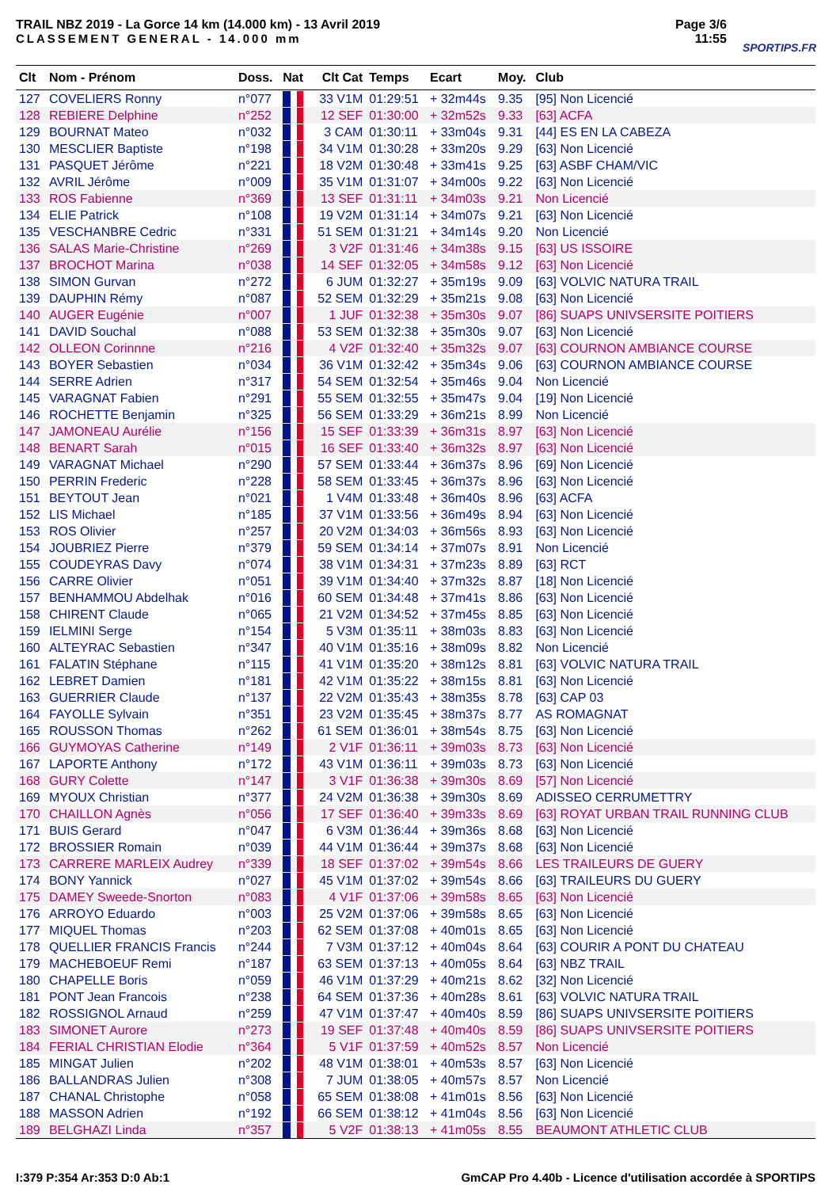TRAIL NBZ 2019 - La Gorce 14 km (14.000 km) - 13 Avril 2019
CLASSEMENT GENERAL - 14.000 mm
Page 3/6
11:55
SPORTIPS.FR
| Clt | Nom - Prénom | Doss. | Nat | Clt Cat | Temps | Ecart | Moy. | Club |
| --- | --- | --- | --- | --- | --- | --- | --- | --- |
| 127 | COVELIERS Ronny | n°077 | | 33 V1M | 01:29:51 | + 32m44s | 9.35 | [95] Non Licencié |
| 128 | REBIERE Delphine | n°252 | | 12 SEF | 01:30:00 | + 32m52s | 9.33 | [63] ACFA |
| 129 | BOURNAT Mateo | n°032 | | 3 CAM | 01:30:11 | + 33m04s | 9.31 | [44] ES EN LA CABEZA |
| 130 | MESCLIER Baptiste | n°198 | | 34 V1M | 01:30:28 | + 33m20s | 9.29 | [63] Non Licencié |
| 131 | PASQUET Jérôme | n°221 | | 18 V2M | 01:30:48 | + 33m41s | 9.25 | [63] ASBF CHAM/VIC |
| 132 | AVRIL Jérôme | n°009 | | 35 V1M | 01:31:07 | + 34m00s | 9.22 | [63] Non Licencié |
| 133 | ROS Fabienne | n°369 | | 13 SEF | 01:31:11 | + 34m03s | 9.21 | Non Licencié |
| 134 | ELIE Patrick | n°108 | | 19 V2M | 01:31:14 | + 34m07s | 9.21 | [63] Non Licencié |
| 135 | VESCHANBRE Cedric | n°331 | | 51 SEM | 01:31:21 | + 34m14s | 9.20 | Non Licencié |
| 136 | SALAS Marie-Christine | n°269 | | 3 V2F | 01:31:46 | + 34m38s | 9.15 | [63] US ISSOIRE |
| 137 | BROCHOT Marina | n°038 | | 14 SEF | 01:32:05 | + 34m58s | 9.12 | [63] Non Licencié |
| 138 | SIMON Gurvan | n°272 | | 6 JUM | 01:32:27 | + 35m19s | 9.09 | [63] VOLVIC NATURA TRAIL |
| 139 | DAUPHIN Rémy | n°087 | | 52 SEM | 01:32:29 | + 35m21s | 9.08 | [63] Non Licencié |
| 140 | AUGER Eugénie | n°007 | | 1 JUF | 01:32:38 | + 35m30s | 9.07 | [86] SUAPS UNIVSERSITE POITIERS |
| 141 | DAVID Souchal | n°088 | | 53 SEM | 01:32:38 | + 35m30s | 9.07 | [63] Non Licencié |
| 142 | OLLEON Corinnne | n°216 | | 4 V2F | 01:32:40 | + 35m32s | 9.07 | [63] COURNON AMBIANCE COURSE |
| 143 | BOYER Sebastien | n°034 | | 36 V1M | 01:32:42 | + 35m34s | 9.06 | [63] COURNON AMBIANCE COURSE |
| 144 | SERRE Adrien | n°317 | | 54 SEM | 01:32:54 | + 35m46s | 9.04 | Non Licencié |
| 145 | VARAGNAT Fabien | n°291 | | 55 SEM | 01:32:55 | + 35m47s | 9.04 | [19] Non Licencié |
| 146 | ROCHETTE Benjamin | n°325 | | 56 SEM | 01:33:29 | + 36m21s | 8.99 | Non Licencié |
| 147 | JAMONEAU Aurélie | n°156 | | 15 SEF | 01:33:39 | + 36m31s | 8.97 | [63] Non Licencié |
| 148 | BENART Sarah | n°015 | | 16 SEF | 01:33:40 | + 36m32s | 8.97 | [63] Non Licencié |
| 149 | VARAGNAT Michael | n°290 | | 57 SEM | 01:33:44 | + 36m37s | 8.96 | [69] Non Licencié |
| 150 | PERRIN Frederic | n°228 | | 58 SEM | 01:33:45 | + 36m37s | 8.96 | [63] Non Licencié |
| 151 | BEYTOUT Jean | n°021 | | 1 V4M | 01:33:48 | + 36m40s | 8.96 | [63] ACFA |
| 152 | LIS Michael | n°185 | | 37 V1M | 01:33:56 | + 36m49s | 8.94 | [63] Non Licencié |
| 153 | ROS Olivier | n°257 | | 20 V2M | 01:34:03 | + 36m56s | 8.93 | [63] Non Licencié |
| 154 | JOUBRIEZ Pierre | n°379 | | 59 SEM | 01:34:14 | + 37m07s | 8.91 | Non Licencié |
| 155 | COUDEYRAS Davy | n°074 | | 38 V1M | 01:34:31 | + 37m23s | 8.89 | [63] RCT |
| 156 | CARRE Olivier | n°051 | | 39 V1M | 01:34:40 | + 37m32s | 8.87 | [18] Non Licencié |
| 157 | BENHAMMOU Abdelhak | n°016 | | 60 SEM | 01:34:48 | + 37m41s | 8.86 | [63] Non Licencié |
| 158 | CHIRENT Claude | n°065 | | 21 V2M | 01:34:52 | + 37m45s | 8.85 | [63] Non Licencié |
| 159 | IELMINI Serge | n°154 | | 5 V3M | 01:35:11 | + 38m03s | 8.83 | [63] Non Licencié |
| 160 | ALTEYRAC Sebastien | n°347 | | 40 V1M | 01:35:16 | + 38m09s | 8.82 | Non Licencié |
| 161 | FALATIN Stéphane | n°115 | | 41 V1M | 01:35:20 | + 38m12s | 8.81 | [63] VOLVIC NATURA TRAIL |
| 162 | LEBRET Damien | n°181 | | 42 V1M | 01:35:22 | + 38m15s | 8.81 | [63] Non Licencié |
| 163 | GUERRIER Claude | n°137 | | 22 V2M | 01:35:43 | + 38m35s | 8.78 | [63] CAP 03 |
| 164 | FAYOLLE Sylvain | n°351 | | 23 V2M | 01:35:45 | + 38m37s | 8.77 | AS ROMAGNAT |
| 165 | ROUSSON Thomas | n°262 | | 61 SEM | 01:36:01 | + 38m54s | 8.75 | [63] Non Licencié |
| 166 | GUYMOYAS Catherine | n°149 | | 2 V1F | 01:36:11 | + 39m03s | 8.73 | [63] Non Licencié |
| 167 | LAPORTE Anthony | n°172 | | 43 V1M | 01:36:11 | + 39m03s | 8.73 | [63] Non Licencié |
| 168 | GURY Colette | n°147 | | 3 V1F | 01:36:38 | + 39m30s | 8.69 | [57] Non Licencié |
| 169 | MYOUX Christian | n°377 | | 24 V2M | 01:36:38 | + 39m30s | 8.69 | ADISSEO CERRUMETTRY |
| 170 | CHAILLON Agnès | n°056 | | 17 SEF | 01:36:40 | + 39m33s | 8.69 | [63] ROYAT URBAN TRAIL RUNNING CLUB |
| 171 | BUIS Gerard | n°047 | | 6 V3M | 01:36:44 | + 39m36s | 8.68 | [63] Non Licencié |
| 172 | BROSSIER Romain | n°039 | | 44 V1M | 01:36:44 | + 39m37s | 8.68 | [63] Non Licencié |
| 173 | CARRERE MARLEIX Audrey | n°339 | | 18 SEF | 01:37:02 | + 39m54s | 8.66 | LES TRAILEURS DE GUERY |
| 174 | BONY Yannick | n°027 | | 45 V1M | 01:37:02 | + 39m54s | 8.66 | [63] TRAILEURS DU GUERY |
| 175 | DAMEY Sweede-Snorton | n°083 | | 4 V1F | 01:37:06 | + 39m58s | 8.65 | [63] Non Licencié |
| 176 | ARROYO Eduardo | n°003 | | 25 V2M | 01:37:06 | + 39m58s | 8.65 | [63] Non Licencié |
| 177 | MIQUEL Thomas | n°203 | | 62 SEM | 01:37:08 | + 40m01s | 8.65 | [63] Non Licencié |
| 178 | QUELLIER FRANCIS Francis | n°244 | | 7 V3M | 01:37:12 | + 40m04s | 8.64 | [63] COURIR A PONT DU CHATEAU |
| 179 | MACHEBOEUF Remi | n°187 | | 63 SEM | 01:37:13 | + 40m05s | 8.64 | [63] NBZ TRAIL |
| 180 | CHAPELLE Boris | n°059 | | 46 V1M | 01:37:29 | + 40m21s | 8.62 | [32] Non Licencié |
| 181 | PONT Jean Francois | n°238 | | 64 SEM | 01:37:36 | + 40m28s | 8.61 | [63] VOLVIC NATURA TRAIL |
| 182 | ROSSIGNOL Arnaud | n°259 | | 47 V1M | 01:37:47 | + 40m40s | 8.59 | [86] SUAPS UNIVSERSITE POITIERS |
| 183 | SIMONET Aurore | n°273 | | 19 SEF | 01:37:48 | + 40m40s | 8.59 | [86] SUAPS UNIVSERSITE POITIERS |
| 184 | FERIAL CHRISTIAN Elodie | n°364 | | 5 V1F | 01:37:59 | + 40m52s | 8.57 | Non Licencié |
| 185 | MINGAT Julien | n°202 | | 48 V1M | 01:38:01 | + 40m53s | 8.57 | [63] Non Licencié |
| 186 | BALLANDRAS Julien | n°308 | | 7 JUM | 01:38:05 | + 40m57s | 8.57 | Non Licencié |
| 187 | CHANAL Christophe | n°058 | | 65 SEM | 01:38:08 | + 41m01s | 8.56 | [63] Non Licencié |
| 188 | MASSON Adrien | n°192 | | 66 SEM | 01:38:12 | + 41m04s | 8.56 | [63] Non Licencié |
| 189 | BELGHAZI Linda | n°357 | | 5 V2F | 01:38:13 | + 41m05s | 8.55 | BEAUMONT ATHLETIC CLUB |
I:379 P:354 Ar:353 D:0 Ab:1 GmCAP Pro 4.40b - Licence d'utilisation accordée à SPORTIPS